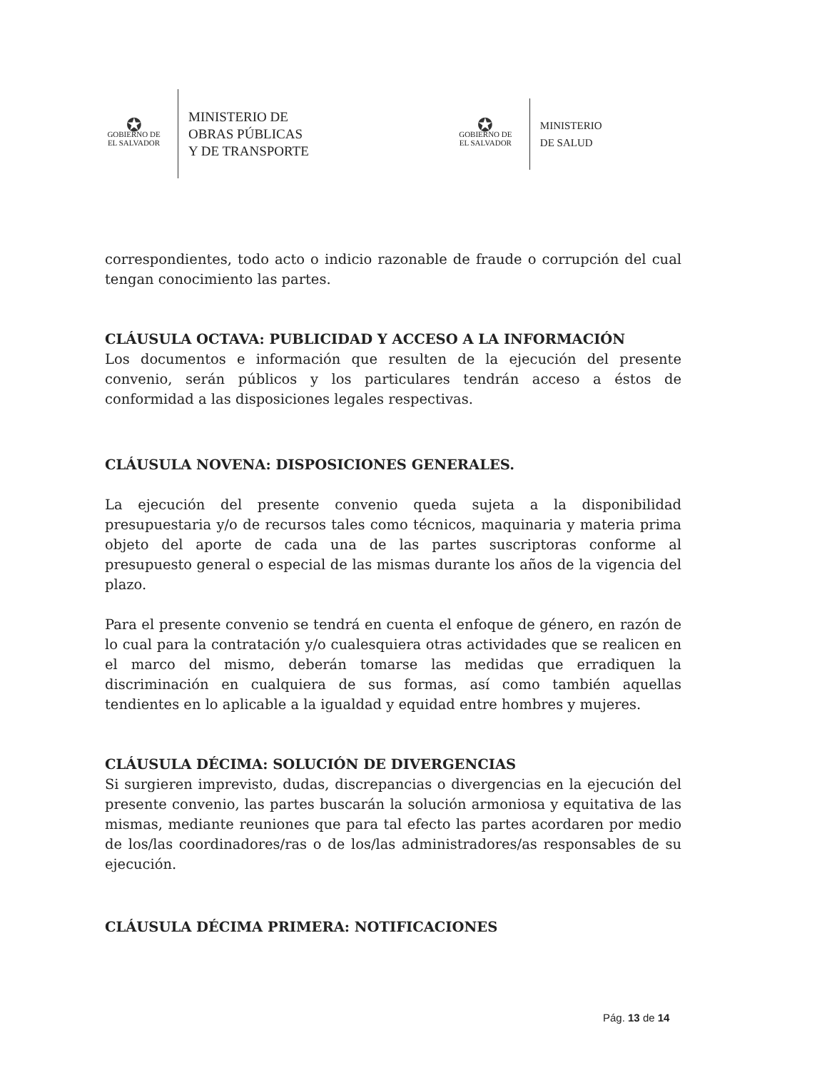✪
GOBIERNO DE
EL SALVADOR
MINISTERIO DE
OBRAS PÚBLICAS
Y DE TRANSPORTE
✪
GOBIERNO DE
EL SALVADOR
MINISTERIO
DE SALUD
correspondientes, todo acto o indicio razonable de fraude o corrupción del cual tengan conocimiento las partes.
CLÁUSULA OCTAVA: PUBLICIDAD Y ACCESO A LA INFORMACIÓN
Los documentos e información que resulten de la ejecución del presente convenio, serán públicos y los particulares tendrán acceso a éstos de conformidad a las disposiciones legales respectivas.
CLÁUSULA NOVENA: DISPOSICIONES GENERALES.
La ejecución del presente convenio queda sujeta a la disponibilidad presupuestaria y/o de recursos tales como técnicos, maquinaria y materia prima objeto del aporte de cada una de las partes suscriptoras conforme al presupuesto general o especial de las mismas durante los años de la vigencia del plazo.
Para el presente convenio se tendrá en cuenta el enfoque de género, en razón de lo cual para la contratación y/o cualesquiera otras actividades que se realicen en el marco del mismo, deberán tomarse las medidas que erradiquen la discriminación en cualquiera de sus formas, así como también aquellas tendientes en lo aplicable a la igualdad y equidad entre hombres y mujeres.
CLÁUSULA DÉCIMA: SOLUCIÓN DE DIVERGENCIAS
Si surgieren imprevisto, dudas, discrepancias o divergencias en la ejecución del presente convenio, las partes buscarán la solución armoniosa y equitativa de las mismas, mediante reuniones que para tal efecto las partes acordaren por medio de los/las coordinadores/ras o de los/las administradores/as responsables de su ejecución.
CLÁUSULA DÉCIMA PRIMERA: NOTIFICACIONES
Pág. 13 de 14